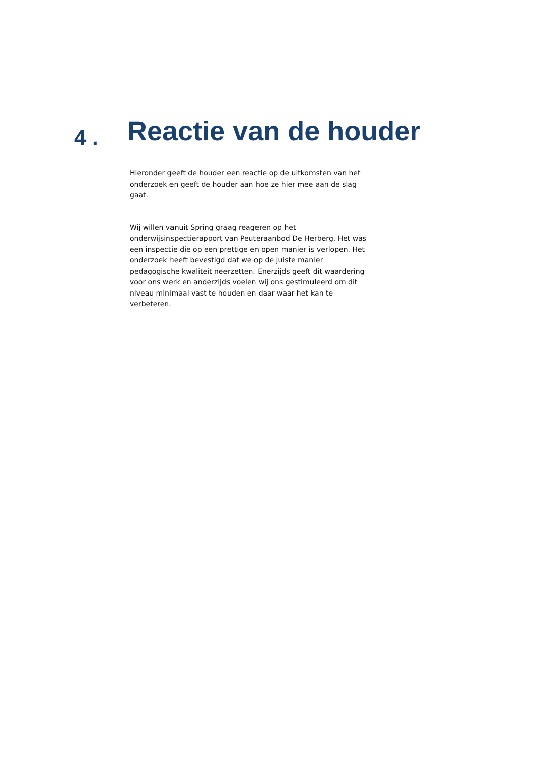4 . Reactie van de houder
Hieronder geeft de houder een reactie op de uitkomsten van het onderzoek en geeft de houder aan hoe ze hier mee aan de slag gaat.
Wij willen vanuit Spring graag reageren op het onderwijsinspectierapport van Peuteraanbod De Herberg. Het was een inspectie die op een prettige en open manier is verlopen. Het onderzoek heeft bevestigd dat we op de juiste manier pedagogische kwaliteit neerzetten. Enerzijds geeft dit waardering voor ons werk en anderzijds voelen wij ons gestimuleerd om dit niveau minimaal vast te houden en daar waar het kan te verbeteren.